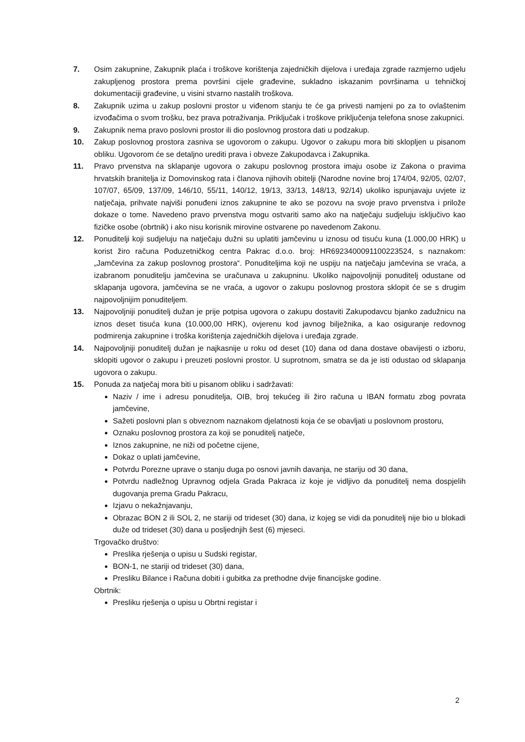7. Osim zakupnine, Zakupnik plaća i troškove korištenja zajedničkih dijelova i uređaja zgrade razmjerno udjelu zakupljenog prostora prema površini cijele građevine, sukladno iskazanim površinama u tehničkoj dokumentaciji građevine, u visini stvarno nastalih troškova.
8. Zakupnik uzima u zakup poslovni prostor u viđenom stanju te će ga privesti namjeni po za to ovlaštenim izvođačima o svom trošku, bez prava potraživanja. Priključak i troškove priključenja telefona snose zakupnici.
9. Zakupnik nema pravo poslovni prostor ili dio poslovnog prostora dati u podzakup.
10. Zakup poslovnog prostora zasniva se ugovorom o zakupu. Ugovor o zakupu mora biti sklopljen u pisanom obliku. Ugovorom će se detaljno urediti prava i obveze Zakupodavca i Zakupnika.
11. Pravo prvenstva na sklapanje ugovora o zakupu poslovnog prostora imaju osobe iz Zakona o pravima hrvatskih branitelja iz Domovinskog rata i članova njihovih obitelji (Narodne novine broj 174/04, 92/05, 02/07, 107/07, 65/09, 137/09, 146/10, 55/11, 140/12, 19/13, 33/13, 148/13, 92/14) ukoliko ispunjavaju uvjete iz natječaja, prihvate najviši ponuđeni iznos zakupnine te ako se pozovu na svoje pravo prvenstva i prilože dokaze o tome. Navedeno pravo prvenstva mogu ostvariti samo ako na natječaju sudjeluju isključivo kao fizičke osobe (obrtnik) i ako nisu korisnik mirovine ostvarene po navedenom Zakonu.
12. Ponuditelji koji sudjeluju na natječaju dužni su uplatiti jamčevinu u iznosu od tisuću kuna (1.000,00 HRK) u korist žiro računa Poduzetničkog centra Pakrac d.o.o. broj: HR6923400091100223524, s naznakom: „Jamčevina za zakup poslovnog prostora“. Ponuditeljima koji ne uspiju na natječaju jamčevina se vraća, a izabranom ponuditelju jamčevina se uračunava u zakupninu. Ukoliko najpovoljniji ponuditelj odustane od sklapanja ugovora, jamčevina se ne vraća, a ugovor o zakupu poslovnog prostora sklopit će se s drugim najpovoljnijim ponuditeljem.
13. Najpovoljniji ponuditelj dužan je prije potpisa ugovora o zakupu dostaviti Zakupodavcu bjanko zadužnicu na iznos deset tisuća kuna (10.000,00 HRK), ovjerenu kod javnog bilježnika, a kao osiguranje redovnog podmirenja zakupnine i troška korištenja zajedničkih dijelova i uređaja zgrade.
14. Najpovoljniji ponuditelj dužan je najkasnije u roku od deset (10) dana od dana dostave obavijesti o izboru, sklopiti ugovor o zakupu i preuzeti poslovni prostor. U suprotnom, smatra se da je isti odustao od sklapanja ugovora o zakupu.
15. Ponuda za natječaj mora biti u pisanom obliku i sadržavati:
Naziv / ime i adresu ponuditelja, OIB, broj tekućeg ili žiro računa u IBAN formatu zbog povrata jamčevine,
Sažeti poslovni plan s obveznom naznakom djelatnosti koja će se obavljati u poslovnom prostoru,
Oznaku poslovnog prostora za koji se ponuditelj natječe,
Iznos zakupnine, ne niži od početne cijene,
Dokaz o uplati jamčevine,
Potvrdu Porezne uprave o stanju duga po osnovi javnih davanja, ne stariju od 30 dana,
Potvrdu nadležnog Upravnog odjela Grada Pakraca iz koje je vidljivo da ponuditelj nema dospjelih dugovanja prema Gradu Pakracu,
Izjavu o nekažnjavanju,
Obrazac BON 2 ili SOL 2, ne stariji od trideset (30) dana, iz kojeg se vidi da ponuditelj nije bio u blokadi duže od trideset (30) dana u posljednjih šest (6) mjeseci.
Trgovačko društvo:
Preslika rješenja o upisu u Sudski registar,
BON-1, ne stariji od trideset (30) dana,
Presliku Bilance i Računa dobiti i gubitka za prethodne dvije financijske godine.
Obrtnik:
Presliku rješenja o upisu u Obrtni registar i
2